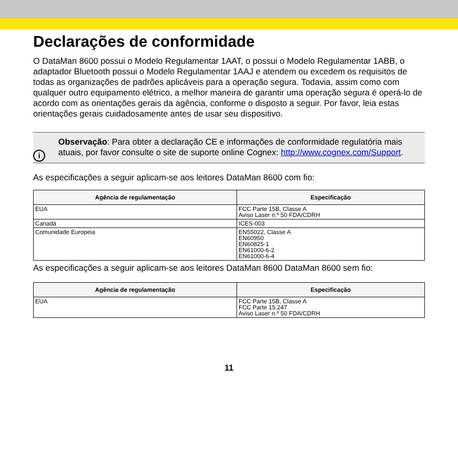Declarações de conformidade
O DataMan 8600 possui o Modelo Regulamentar 1AAT, o possui o Modelo Regulamentar 1ABB, o adaptador Bluetooth possui o Modelo Regulamentar 1AAJ e atendem ou excedem os requisitos de todas as organizações de padrões aplicáveis para a operação segura. Todavia, assim como com qualquer outro equipamento elétrico, a melhor maneira de garantir uma operação segura é operá-lo de acordo com as orientações gerais da agência, conforme o disposto a seguir. Por favor, leia estas orientações gerais cuidadosamente antes de usar seu dispositivo.
i
Observação: Para obter a declaração CE e informações de conformidade regulatória mais atuais, por favor consulte o site de suporte online Cognex: http://www.cognex.com/Support.
As especificações a seguir aplicam-se aos leitores DataMan 8600 com fio:
| Agência de regulamentação | Especificação |
| --- | --- |
| EUA | FCC Parte 15B, Classe A Aviso Laser n.º 50 FDA/CDRH |
| Canadá | ICES-003 |
| Comunidade Europeia | EN55022, Classe A EN60950 EN60825-1 EN61000-6-2 EN61000-6-4 |
As especificações a seguir aplicam-se aos leitores DataMan 8600 DataMan 8600 sem fio:
| Agência de regulamentação | Especificação |
| --- | --- |
| EUA | FCC Parte 15B, Classe A FCC Parte 15.247 Aviso Laser n.º 50 FDA/CDRH |
11